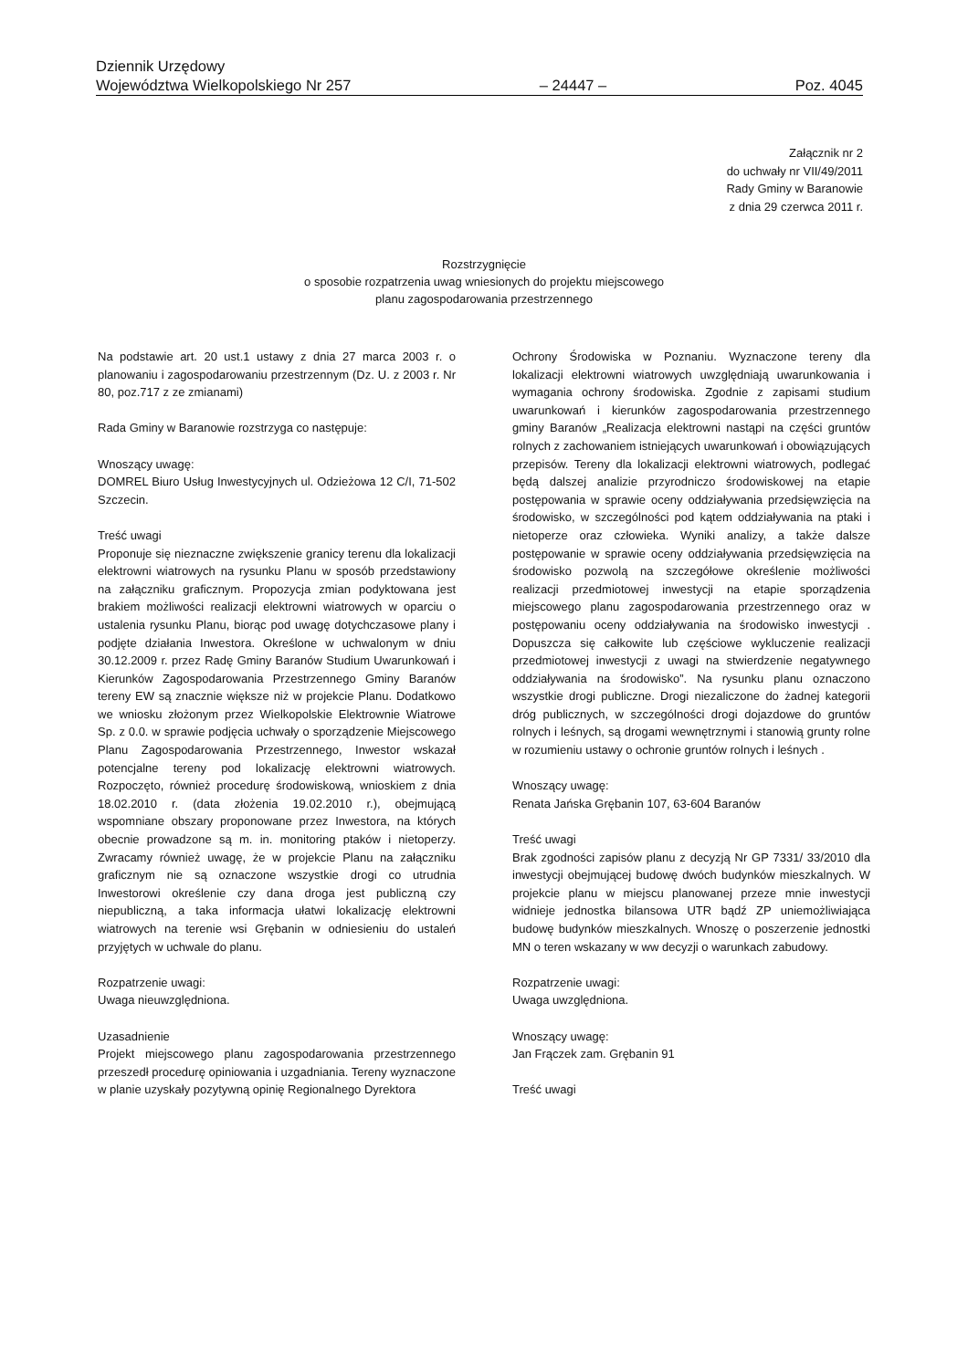Dziennik Urzędowy
Województwa Wielkopolskiego Nr 257 – 24447 – Poz. 4045
Załącznik nr 2
do uchwały nr VII/49/2011
Rady Gminy w Baranowie
z dnia 29 czerwca 2011 r.
Rozstrzygnięcie
o sposobie rozpatrzenia uwag wniesionych do projektu miejscowego
planu zagospodarowania przestrzennego
Na podstawie art. 20 ust.1 ustawy z dnia 27 marca 2003 r. o planowaniu i zagospodarowaniu przestrzennym (Dz. U. z 2003 r. Nr 80, poz.717 z ze zmianami)
Rada Gminy w Baranowie rozstrzyga co następuje:
Wnoszący uwagę:
DOMREL Biuro Usług Inwestycyjnych ul. Odzieżowa 12 C/I, 71-502 Szczecin.
Treść uwagi
Proponuje się nieznaczne zwiększenie granicy terenu dla lokalizacji elektrowni wiatrowych na rysunku Planu w sposób przedstawiony na załączniku graficznym. Propozycja zmian podyktowana jest brakiem możliwości realizacji elektrowni wiatrowych w oparciu o ustalenia rysunku Planu, biorąc pod uwagę dotychczasowe plany i podjęte działania Inwestora. Określone w uchwalonym w dniu 30.12.2009 r. przez Radę Gminy Baranów Studium Uwarunkowań i Kierunków Zagospodarowania Przestrzennego Gminy Baranów tereny EW są znacznie większe niż w projekcie Planu. Dodatkowo we wniosku złożonym przez Wielkopolskie Elektrownie Wiatrowe Sp. z 0.0. w sprawie podjęcia uchwały o sporządzenie Miejscowego Planu Zagospodarowania Przestrzennego, Inwestor wskazał potencjalne tereny pod lokalizację elektrowni wiatrowych. Rozpoczęto, również procedurę środowiskową, wnioskiem z dnia 18.02.2010 r. (data złożenia 19.02.2010 r.), obejmującą wspomniane obszary proponowane przez Inwestora, na których obecnie prowadzone są m. in. monitoring ptaków i nietoperzy. Zwracamy również uwagę, że w projekcie Planu na załączniku graficznym nie są oznaczone wszystkie drogi co utrudnia Inwestorowi określenie czy dana droga jest publiczną czy niepubliczną, a taka informacja ułatwi lokalizację elektrowni wiatrowych na terenie wsi Grębanin w odniesieniu do ustaleń przyjętych w uchwale do planu.
Rozpatrzenie uwagi:
Uwaga nieuwzględniona.
Uzasadnienie
Projekt miejscowego planu zagospodarowania przestrzennego przeszedł procedurę opiniowania i uzgadniania. Tereny wyznaczone w planie uzyskały pozytywną opinię Regionalnego Dyrektora
Ochrony Środowiska w Poznaniu. Wyznaczone tereny dla lokalizacji elektrowni wiatrowych uwzględniają uwarunkowania i wymagania ochrony środowiska. Zgodnie z zapisami studium uwarunkowań i kierunków zagospodarowania przestrzennego gminy Baranów „Realizacja elektrowni nastąpi na części gruntów rolnych z zachowaniem istniejących uwarunkowań i obowiązujących przepisów. Tereny dla lokalizacji elektrowni wiatrowych, podlegać będą dalszej analizie przyrodniczo środowiskowej na etapie postępowania w sprawie oceny oddziaływania przedsięwzięcia na środowisko, w szczególności pod kątem oddziaływania na ptaki i nietoperze oraz człowieka. Wyniki analizy, a także dalsze postępowanie w sprawie oceny oddziaływania przedsięwzięcia na środowisko pozwolą na szczegółowe określenie możliwości realizacji przedmiotowej inwestycji na etapie sporządzenia miejscowego planu zagospodarowania przestrzennego oraz w postępowaniu oceny oddziaływania na środowisko inwestycji . Dopuszcza się całkowite lub częściowe wykluczenie realizacji przedmiotowej inwestycji z uwagi na stwierdzenie negatywnego oddziaływania na środowisko”. Na rysunku planu oznaczono wszystkie drogi publiczne. Drogi niezaliczone do żadnej kategorii dróg publicznych, w szczególności drogi dojazdowe do gruntów rolnych i leśnych, są drogami wewnętrznymi i stanowią grunty rolne w rozumieniu ustawy o ochronie gruntów rolnych i leśnych .
Wnoszący uwagę:
Renata Jańska Grębanin 107, 63-604 Baranów
Treść uwagi
Brak zgodności zapisów planu z decyzją Nr GP 7331/ 33/2010 dla inwestycji obejmującej budowę dwóch budynków mieszkalnych. W projekcie planu w miejscu planowanej przeze mnie inwestycji widnieje jednostka bilansowa UTR bądź ZP uniemożliwiająca budowę budynków mieszkalnych. Wnoszę o poszerzenie jednostki MN o teren wskazany w ww decyzji o warunkach zabudowy.
Rozpatrzenie uwagi:
Uwaga uwzględniona.
Wnoszący uwagę:
Jan Frączek zam. Grębanin 91
Treść uwagi